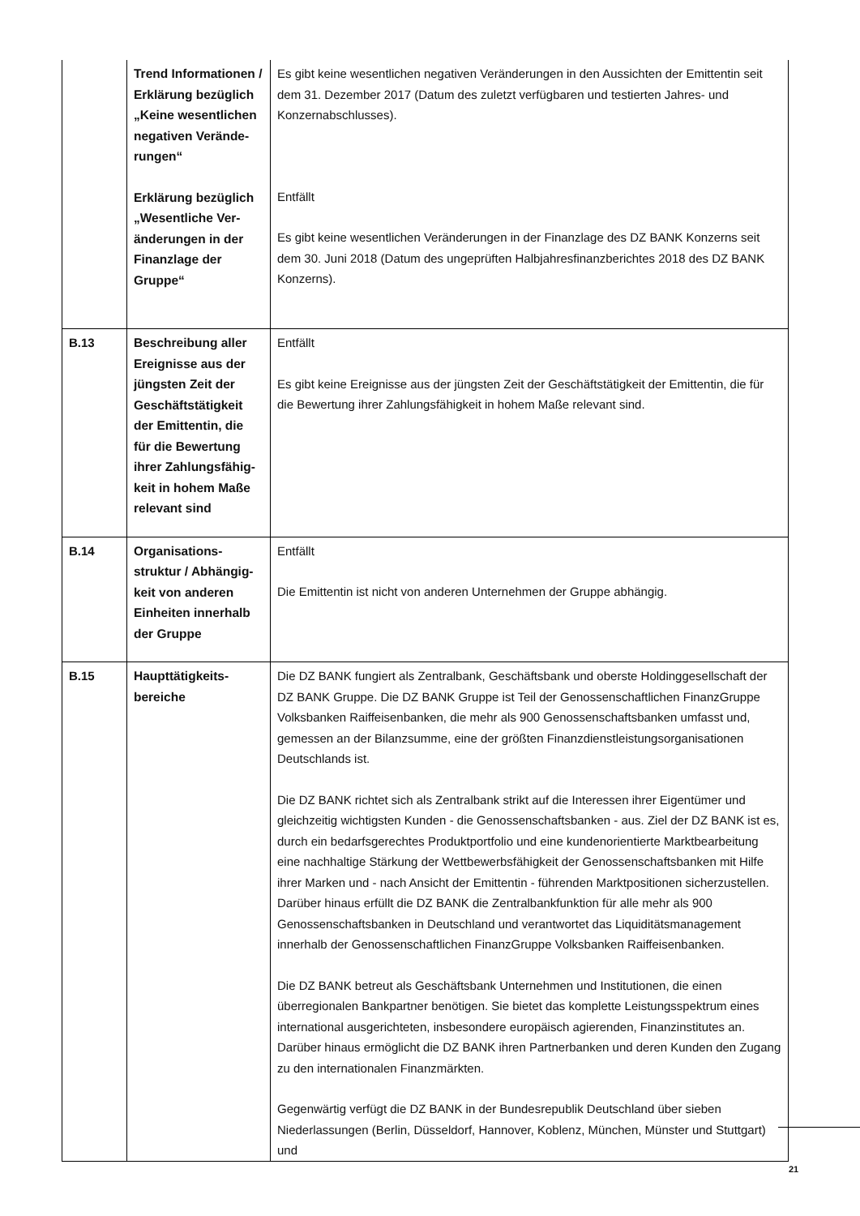| | Trend Informationen / Erklärung bezüglich „Keine wesentlichen negativen Verände-rungen“ Erklärung bezüglich „Wesentliche Ver-änderungen in der Finanzlage der Gruppe“ | Es gibt keine wesentlichen negativen Veränderungen in den Aussichten der Emittentin seit dem 31. Dezember 2017 (Datum des zuletzt verfügbaren und testierten Jahres- und Konzernabschlusses). Entfällt Es gibt keine wesentlichen Veränderungen in der Finanzlage des DZ BANK Konzerns seit dem 30. Juni 2018 (Datum des ungeprüften Halbjahresfinanzberichtes 2018 des DZ BANK Konzerns). |
| B.13 | Beschreibung aller Ereignisse aus der jüngsten Zeit der Geschäftstätigkeit der Emittentin, die für die Bewertung ihrer Zahlungsfähig-keit in hohem Maße relevant sind | Entfällt Es gibt keine Ereignisse aus der jüngsten Zeit der Geschäftstätigkeit der Emittentin, die für die Bewertung ihrer Zahlungsfähigkeit in hohem Maße relevant sind. |
| B.14 | Organisations-struktur / Abhängig-keit von anderen Einheiten innerhalb der Gruppe | Entfällt Die Emittentin ist nicht von anderen Unternehmen der Gruppe abhängig. |
| B.15 | Haupttätigkeits-bereiche | Die DZ BANK fungiert als Zentralbank, Geschäftsbank und oberste Holdinggesellschaft der DZ BANK Gruppe. Die DZ BANK Gruppe ist Teil der Genossenschaftlichen FinanzGruppe Volksbanken Raiffeisenbanken, die mehr als 900 Genossenschaftsbanken umfasst und, gemessen an der Bilanzsumme, eine der größten Finanzdienstleistungsorganisationen Deutschlands ist. Die DZ BANK richtet sich als Zentralbank strikt auf die Interessen ihrer Eigentümer und gleichzeitig wichtigsten Kunden - die Genossenschaftsbanken - aus. Ziel der DZ BANK ist es, durch ein bedarfsgerechtes Produktportfolio und eine kundenorientierte Marktbearbeitung eine nachhaltige Stärkung der Wettbewerbsfähigkeit der Genossenschaftsbanken mit Hilfe ihrer Marken und - nach Ansicht der Emittentin - führenden Marktpositionen sicherzustellen. Darüber hinaus erfüllt die DZ BANK die Zentralbankfunktion für alle mehr als 900 Genossenschaftsbanken in Deutschland und verantwortet das Liquiditätsmanagement innerhalb der Genossenschaftlichen FinanzGruppe Volksbanken Raiffeisenbanken. Die DZ BANK betreut als Geschäftsbank Unternehmen und Institutionen, die einen überregionalen Bankpartner benötigen. Sie bietet das komplette Leistungsspektrum eines international ausgerichteten, insbesondere europäisch agierenden, Finanzinstitutes an. Darüber hinaus ermöglicht die DZ BANK ihren Partnerbanken und deren Kunden den Zugang zu den internationalen Finanzmärkten. Gegenwärtig verfügt die DZ BANK in der Bundesrepublik Deutschland über sieben Niederlassungen (Berlin, Düsseldorf, Hannover, Koblenz, München, Münster und Stuttgart) und |
21